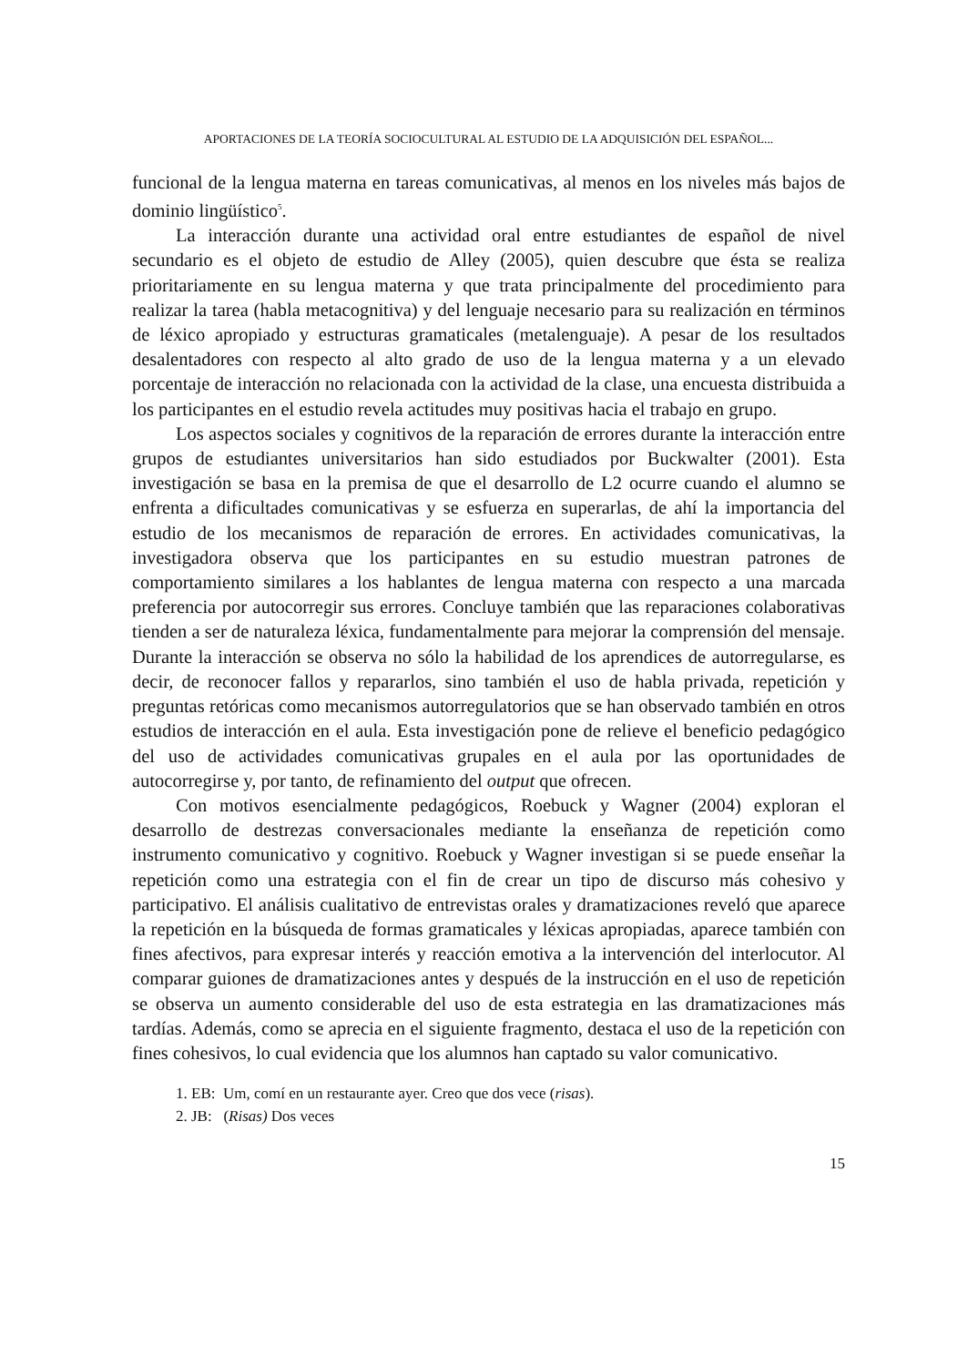APORTACIONES DE LA TEORÍA SOCIOCULTURAL AL ESTUDIO DE LA ADQUISICIÓN DEL ESPAÑOL...
funcional de la lengua materna en tareas comunicativas, al menos en los niveles más bajos de dominio lingüístico<sup>5</sup>.
La interacción durante una actividad oral entre estudiantes de español de nivel secundario es el objeto de estudio de Alley (2005), quien descubre que ésta se realiza prioritariamente en su lengua materna y que trata principalmente del procedimiento para realizar la tarea (habla metacognitiva) y del lenguaje necesario para su realización en términos de léxico apropiado y estructuras gramaticales (metalenguaje). A pesar de los resultados desalentadores con respecto al alto grado de uso de la lengua materna y a un elevado porcentaje de interacción no relacionada con la actividad de la clase, una encuesta distribuida a los participantes en el estudio revela actitudes muy positivas hacia el trabajo en grupo.
Los aspectos sociales y cognitivos de la reparación de errores durante la interacción entre grupos de estudiantes universitarios han sido estudiados por Buckwalter (2001). Esta investigación se basa en la premisa de que el desarrollo de L2 ocurre cuando el alumno se enfrenta a dificultades comunicativas y se esfuerza en superarlas, de ahí la importancia del estudio de los mecanismos de reparación de errores. En actividades comunicativas, la investigadora observa que los participantes en su estudio muestran patrones de comportamiento similares a los hablantes de lengua materna con respecto a una marcada preferencia por autocorregir sus errores. Concluye también que las reparaciones colaborativas tienden a ser de naturaleza léxica, fundamentalmente para mejorar la comprensión del mensaje. Durante la interacción se observa no sólo la habilidad de los aprendices de autorregularse, es decir, de reconocer fallos y repararlos, sino también el uso de habla privada, repetición y preguntas retóricas como mecanismos autorregulatorios que se han observado también en otros estudios de interacción en el aula. Esta investigación pone de relieve el beneficio pedagógico del uso de actividades comunicativas grupales en el aula por las oportunidades de autocorregirse y, por tanto, de refinamiento del output que ofrecen.
Con motivos esencialmente pedagógicos, Roebuck y Wagner (2004) exploran el desarrollo de destrezas conversacionales mediante la enseñanza de repetición como instrumento comunicativo y cognitivo. Roebuck y Wagner investigan si se puede enseñar la repetición como una estrategia con el fin de crear un tipo de discurso más cohesivo y participativo. El análisis cualitativo de entrevistas orales y dramatizaciones reveló que aparece la repetición en la búsqueda de formas gramaticales y léxicas apropiadas, aparece también con fines afectivos, para expresar interés y reacción emotiva a la intervención del interlocutor. Al comparar guiones de dramatizaciones antes y después de la instrucción en el uso de repetición se observa un aumento considerable del uso de esta estrategia en las dramatizaciones más tardías. Además, como se aprecia en el siguiente fragmento, destaca el uso de la repetición con fines cohesivos, lo cual evidencia que los alumnos han captado su valor comunicativo.
1. EB: Um, comí en un restaurante ayer. Creo que dos vece (risas).
2. JB: (Risas) Dos veces
15